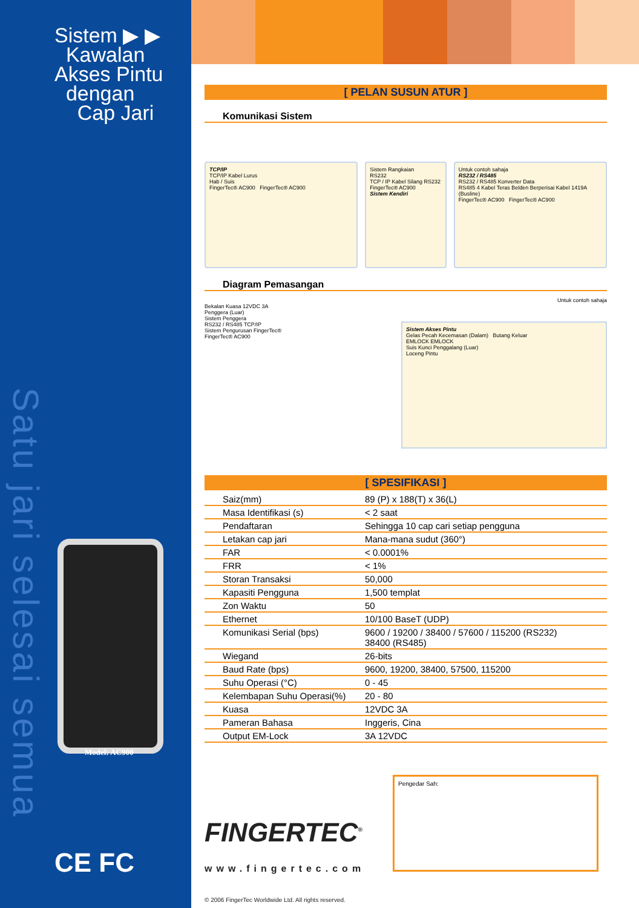Sistem ▶ ▶
Kawalan
Akses Pintu
dengan
Cap Jari
Satu jari selesai semua
Model: AC900
CE FC
[ PELAN SUSUN ATUR ]
Komunikasi Sistem
TCP/IP
TCP/IP Kabel Lurus
Hab / Suis
FingerTec® AC900 FingerTec® AC900
Sistem Rangkaian
RS232
TCP / IP Kabel Silang RS232
FingerTec® AC900
Sistem Kendiri
Untuk contoh sahaja
RS232 / RS485
RS232 / RS485 Konverter Data
RS485 4 Kabel Teras Belden Berperisai Kabel 1419A (Busline)
FingerTec® AC900 FingerTec® AC900
Diagram Pemasangan
Untuk contoh sahaja
Bekalan Kuasa 12VDC 3A
Penggera (Luar)
Sistem Penggera
RS232 / RS485 TCP/IP
Sistem Pengurusan FingerTec®
FingerTec® AC900
Sistem Akses Pintu
Gelas Pecah Kecemasan (Dalam) Butang Keluar
EMLOCK EMLOCK
Suis Kunci Penggalang (Luar)
Loceng Pintu
[ SPESIFIKASI ]
| Saiz(mm) | 89 (P) x 188(T) x 36(L) |
| Masa Identifikasi (s) | < 2 saat |
| Pendaftaran | Sehingga 10 cap cari setiap pengguna |
| Letakan cap jari | Mana-mana sudut (360°) |
| FAR | < 0.0001% |
| FRR | < 1% |
| Storan Transaksi | 50,000 |
| Kapasiti Pengguna | 1,500 templat |
| Zon Waktu | 50 |
| Ethernet | 10/100 BaseT (UDP) |
| Komunikasi Serial (bps) | 9600 / 19200 / 38400 / 57600 / 115200 (RS232) 38400 (RS485) |
| Wiegand | 26-bits |
| Baud Rate (bps) | 9600, 19200, 38400, 57500, 115200 |
| Suhu Operasi (°C) | 0 - 45 |
| Kelembapan Suhu Operasi(%) | 20 - 80 |
| Kuasa | 12VDC 3A |
| Pameran Bahasa | Inggeris, Cina |
| Output EM-Lock | 3A 12VDC |
FINGERTEC<sup>®</sup>
www.fingertec.com
© 2006 FingerTec Worldwide Ltd. All rights reserved.
Pengedar Sah: